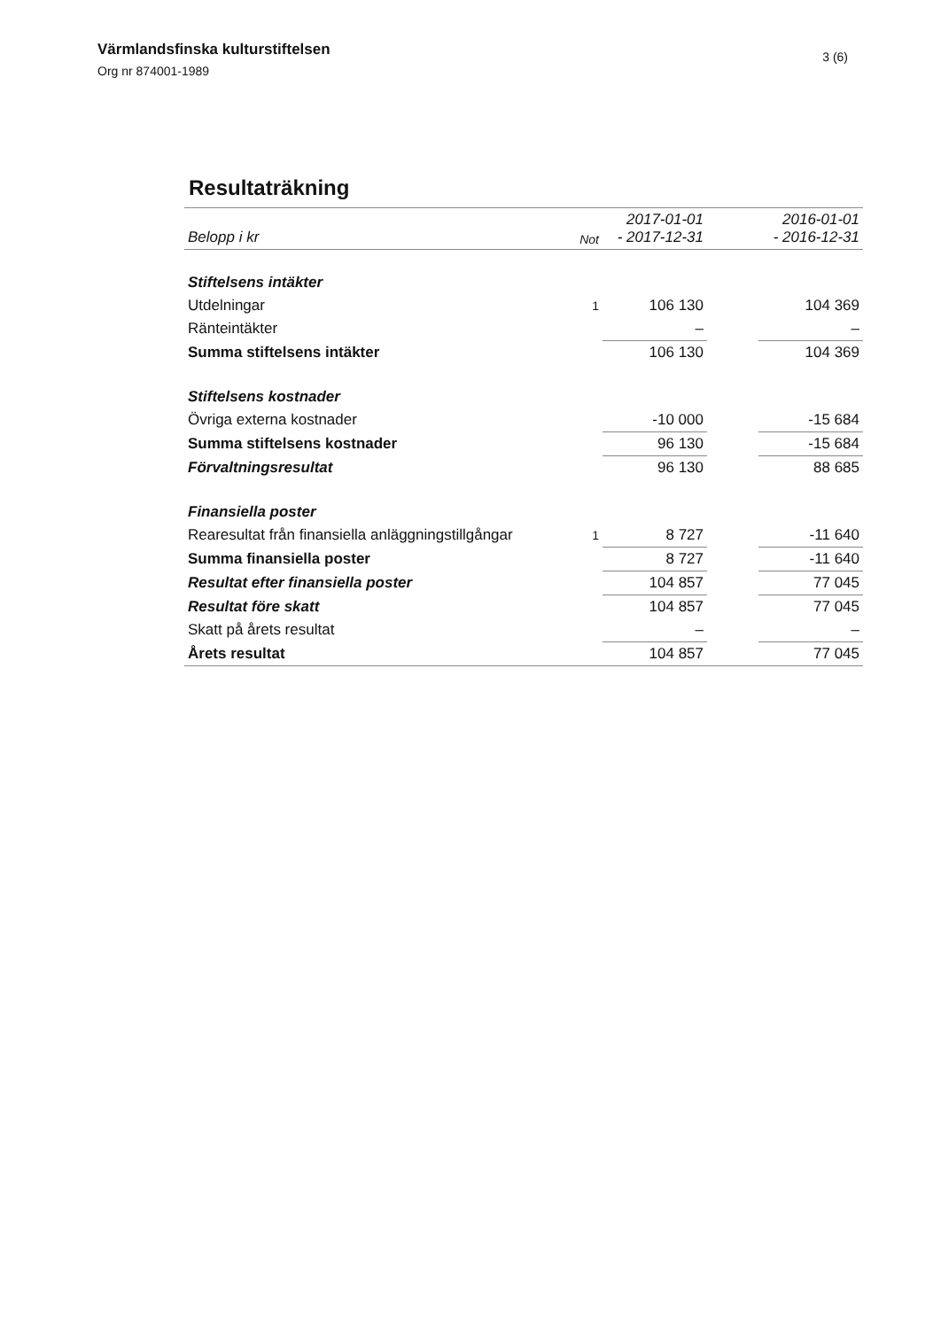Värmlandsfinska kulturstiftelsen
Org nr 874001-1989
3 (6)
Resultaträkning
| Belopp i kr | Not | 2017-01-01 - 2017-12-31 | | 2016-01-01 - 2016-12-31 |
| --- | --- | --- | --- | --- |
| Stiftelsens intäkter | | | | |
| Utdelningar | 1 | 106 130 | | 104 369 |
| Ränteintäkter | | – | | – |
| Summa stiftelsens intäkter | | 106 130 | | 104 369 |
| Stiftelsens kostnader | | | | |
| Övriga externa kostnader | | -10 000 | | -15 684 |
| Summa stiftelsens kostnader | | 96 130 | | -15 684 |
| Förvaltningsresultat | | 96 130 | | 88 685 |
| Finansiella poster | | | | |
| Rearesultat från finansiella anläggningstillgångar | 1 | 8 727 | | -11 640 |
| Summa finansiella poster | | 8 727 | | -11 640 |
| Resultat efter finansiella poster | | 104 857 | | 77 045 |
| Resultat före skatt | | 104 857 | | 77 045 |
| Skatt på årets resultat | | – | | – |
| Årets resultat | | 104 857 | | 77 045 |